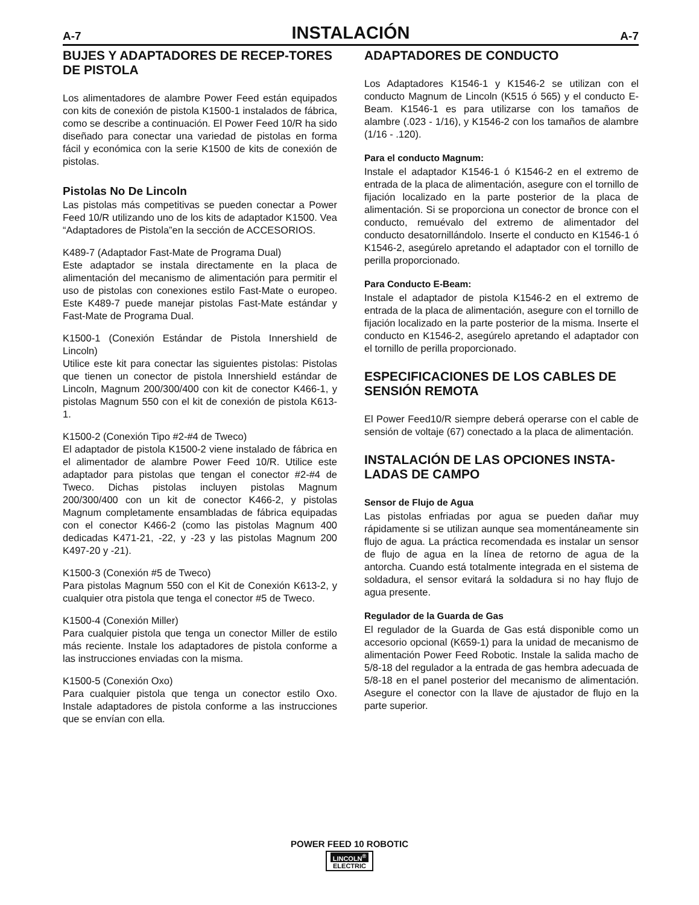A-7 INSTALACIÓN A-7
BUJES Y ADAPTADORES DE RECEP-TORES DE PISTOLA
Los alimentadores de alambre Power Feed están equipados con kits de conexión de pistola K1500-1 instalados de fábrica, como se describe a continuación. El Power Feed 10/R ha sido diseñado para conectar una variedad de pistolas en forma fácil y económica con la serie K1500 de kits de conexión de pistolas.
Pistolas No De Lincoln
Las pistolas más competitivas se pueden conectar a Power Feed 10/R utilizando uno de los kits de adaptador K1500. Vea “Adaptadores de Pistola”en la sección de ACCESORIOS.
K489-7 (Adaptador Fast-Mate de Programa Dual)
Este adaptador se instala directamente en la placa de alimentación del mecanismo de alimentación para permitir el uso de pistolas con conexiones estilo Fast-Mate o europeo. Este K489-7 puede manejar pistolas Fast-Mate estándar y Fast-Mate de Programa Dual.
K1500-1 (Conexión Estándar de Pistola Innershield de Lincoln)
Utilice este kit para conectar las siguientes pistolas: Pistolas que tienen un conector de pistola Innershield estándar de Lincoln, Magnum 200/300/400 con kit de conector K466-1, y pistolas Magnum 550 con el kit de conexión de pistola K613-1.
K1500-2 (Conexión Tipo #2-#4 de Tweco)
El adaptador de pistola K1500-2 viene instalado de fábrica en el alimentador de alambre Power Feed 10/R. Utilice este adaptador para pistolas que tengan el conector #2-#4 de Tweco. Dichas pistolas incluyen pistolas Magnum 200/300/400 con un kit de conector K466-2, y pistolas Magnum completamente ensambladas de fábrica equipadas con el conector K466-2 (como las pistolas Magnum 400 dedicadas K471-21, -22, y -23 y las pistolas Magnum 200 K497-20 y -21).
K1500-3 (Conexión #5 de Tweco)
Para pistolas Magnum 550 con el Kit de Conexión K613-2, y cualquier otra pistola que tenga el conector #5 de Tweco.
K1500-4 (Conexión Miller)
Para cualquier pistola que tenga un conector Miller de estilo más reciente. Instale los adaptadores de pistola conforme a las instrucciones enviadas con la misma.
K1500-5 (Conexión Oxo)
Para cualquier pistola que tenga un conector estilo Oxo. Instale adaptadores de pistola conforme a las instrucciones que se envían con ella.
ADAPTADORES DE CONDUCTO
Los Adaptadores K1546-1 y K1546-2 se utilizan con el conducto Magnum de Lincoln (K515 ó 565) y el conducto E-Beam. K1546-1 es para utilizarse con los tamaños de alambre (.023 - 1/16), y K1546-2 con los tamaños de alambre (1/16 - .120).
Para el conducto Magnum:
Instale el adaptador K1546-1 ó K1546-2 en el extremo de entrada de la placa de alimentación, asegure con el tornillo de fijación localizado en la parte posterior de la placa de alimentación. Si se proporciona un conector de bronce con el conducto, remuévalo del extremo de alimentador del conducto desatornillándolo. Inserte el conducto en K1546-1 ó K1546-2, asegúrelo apretando el adaptador con el tornillo de perilla proporcionado.
Para Conducto E-Beam:
Instale el adaptador de pistola K1546-2 en el extremo de entrada de la placa de alimentación, asegure con el tornillo de fijación localizado en la parte posterior de la misma. Inserte el conducto en K1546-2, asegúrelo apretando el adaptador con el tornillo de perilla proporcionado.
ESPECIFICACIONES DE LOS CABLES DE SENSIÓN REMOTA
El Power Feed10/R siempre deberá operarse con el cable de sensión de voltaje (67) conectado a la placa de alimentación.
INSTALACIÓN DE LAS OPCIONES INSTA-LADAS DE CAMPO
Sensor de Flujo de Agua
Las pistolas enfriadas por agua se pueden dañar muy rápidamente si se utilizan aunque sea momentáneamente sin flujo de agua. La práctica recomendada es instalar un sensor de flujo de agua en la línea de retorno de agua de la antorcha. Cuando está totalmente integrada en el sistema de soldadura, el sensor evitará la soldadura si no hay flujo de agua presente.
Regulador de la Guarda de Gas
El regulador de la Guarda de Gas está disponible como un accesorio opcional (K659-1) para la unidad de mecanismo de alimentación Power Feed Robotic. Instale la salida macho de 5/8-18 del regulador a la entrada de gas hembra adecuada de 5/8-18 en el panel posterior del mecanismo de alimentación. Asegure el conector con la llave de ajustador de flujo en la parte superior.
POWER FEED 10 ROBOTIC
LINCOLN<sup>®</sup> ELECTRIC